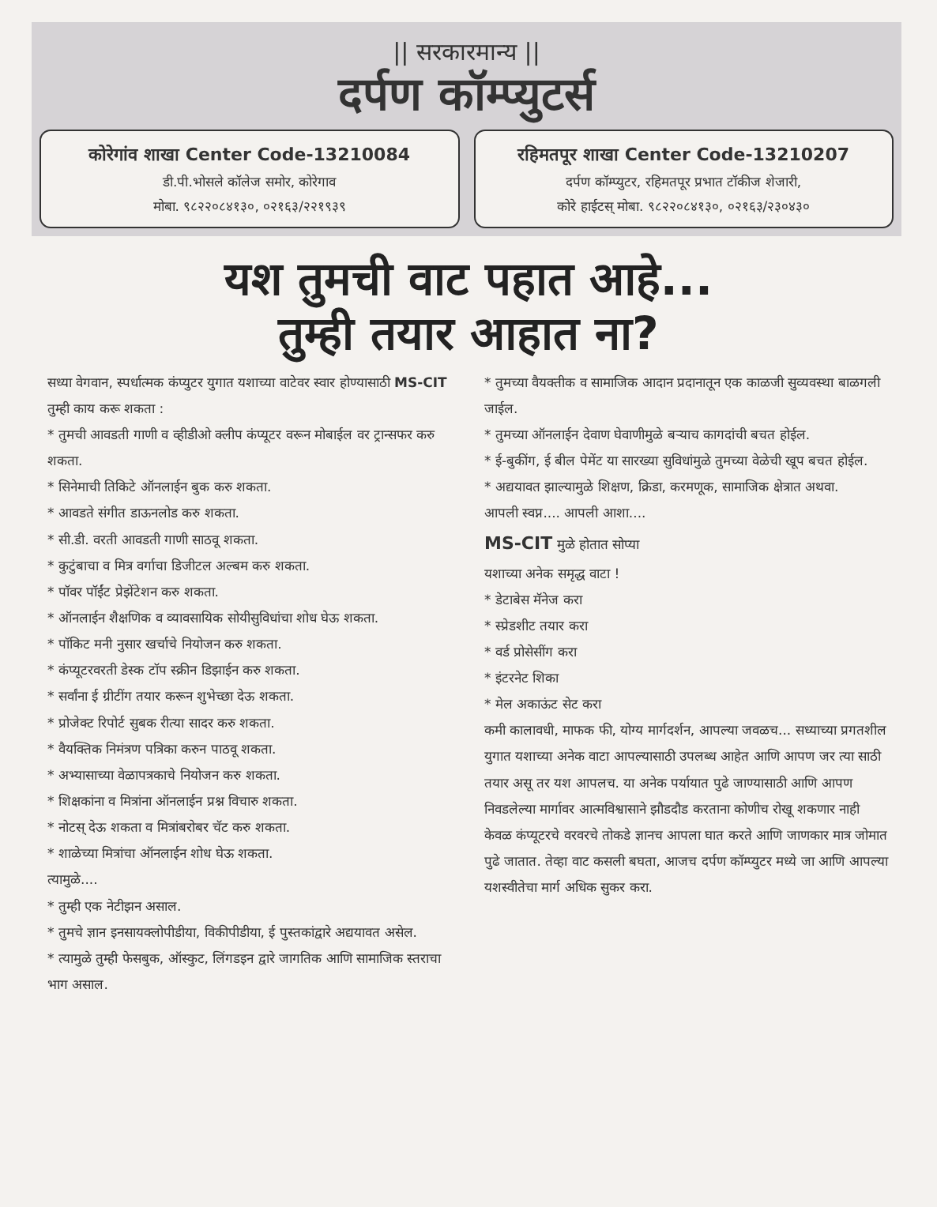|| सरकारमान्य ||
दर्पण कॉम्प्युटर्स
कोरेगांव शाखा Center Code-13210084
डी.पी.भोसले कॉलेज समोर, कोरेगाव
मोबा. ९८२२०८४१३०, ०२१६३/२२१९३९
रहिमतपूर शाखा Center Code-13210207
दर्पण कॉम्प्युटर, रहिमतपूर प्रभात टॉकीज शेजारी,
कोरे हाईटस् मोबा. ९८२२०८४१३०, ०२१६३/२३०४३०
यश तुमची वाट पहात आहे...
तुम्ही तयार आहात ना?
सध्या वेगवान, स्पर्धात्मक कंप्युटर युगात यशाच्या वाटेवर स्वार होण्यासाठी MS-CIT
तुम्ही काय करू शकता :
* तुमची आवडती गाणी व व्हीडीओ क्लीप कंप्यूटर वरून मोबाईल वर ट्रान्सफर करु शकता.
* सिनेमाची तिकिटे ऑनलाईन बुक करु शकता.
* आवडते संगीत डाऊनलोड करु शकता.
* सी.डी. वरती आवडती गाणी साठवू शकता.
* कुटुंबाचा व मित्र वर्गाचा डिजीटल अल्बम करु शकता.
* पॉवर पॉईंट प्रेझेंटेशन करु शकता.
* ऑनलाईन शैक्षणिक व व्यावसायिक सोयीसुविधांचा शोध घेऊ शकता.
* पॉकिट मनी नुसार खर्चाचे नियोजन करु शकता.
* कंप्यूटरवरती डेस्क टॉप स्क्रीन डिझाईन करु शकता.
* सर्वांना ई ग्रीटींग तयार करून शुभेच्छा देऊ शकता.
* प्रोजेक्ट रिपोर्ट सुबक रीत्या सादर करु शकता.
* वैयक्तिक निमंत्रण पत्रिका करुन पाठवू शकता.
* अभ्यासाच्या वेळापत्रकाचे नियोजन करु शकता.
* शिक्षकांना व मित्रांना ऑनलाईन प्रश्न विचारु शकता.
* नोटस् देऊ शकता व मित्रांबरोबर चॅट करु शकता.
* शाळेच्या मित्रांचा ऑनलाईन शोध घेऊ शकता.
त्यामुळे....
* तुम्ही एक नेटीझन असाल.
* तुमचे ज्ञान इनसायक्लोपीडीया, विकीपीडीया, ई पुस्तकांद्वारे अद्ययावत असेल.
* त्यामुळे तुम्ही फेसबुक, ऑस्कुट, लिंगडइन द्वारे जागतिक आणि सामाजिक स्तराचा भाग असाल.
* तुमच्या वैयक्तीक व सामाजिक आदान प्रदानातून एक काळजी सुव्यवस्था बाळगली जाईल.
* तुमच्या ऑनलाईन देवाण घेवाणीमुळे बऱ्याच कागदांची बचत होईल.
* ई-बुकींग, ई बील पेमेंट या सारख्या सुविधांमुळे तुमच्या वेळेची खूप बचत होईल.
* अद्ययावत झाल्यामुळे शिक्षण, क्रिडा, करमणूक, सामाजिक क्षेत्रात अथवा.
आपली स्वप्न.... आपली आशा....
MS-CIT मुळे होतात सोप्या
यशाच्या अनेक समृद्ध वाटा !
* डेटाबेस मॅनेज करा
* स्प्रेडशीट तयार करा
* वर्ड प्रोसेसींग करा
* इंटरनेट शिका
* मेल अकाऊंट सेट करा
कमी कालावधी, माफक फी, योग्य मार्गदर्शन, आपल्या जवळच... सध्याच्या प्रगतशील युगात यशाच्या अनेक वाटा आपल्यासाठी उपलब्ध आहेत आणि आपण जर त्या साठी तयार असू तर यश आपलच. या अनेक पर्यायात पुढे जाण्यासाठी आणि आपण निवडलेल्या मार्गावर आत्मविश्वासाने झौडदौड करताना कोणीच रोखू शकणार नाही केवळ कंप्यूटरचे वरवरचे तोकडे ज्ञानच आपला घात करते आणि जाणकार मात्र जोमात पुढे जातात. तेव्हा वाट कसली बघता, आजच दर्पण कॉम्प्युटर मध्ये जा आणि आपल्या यशस्वीतेचा मार्ग अधिक सुकर करा.